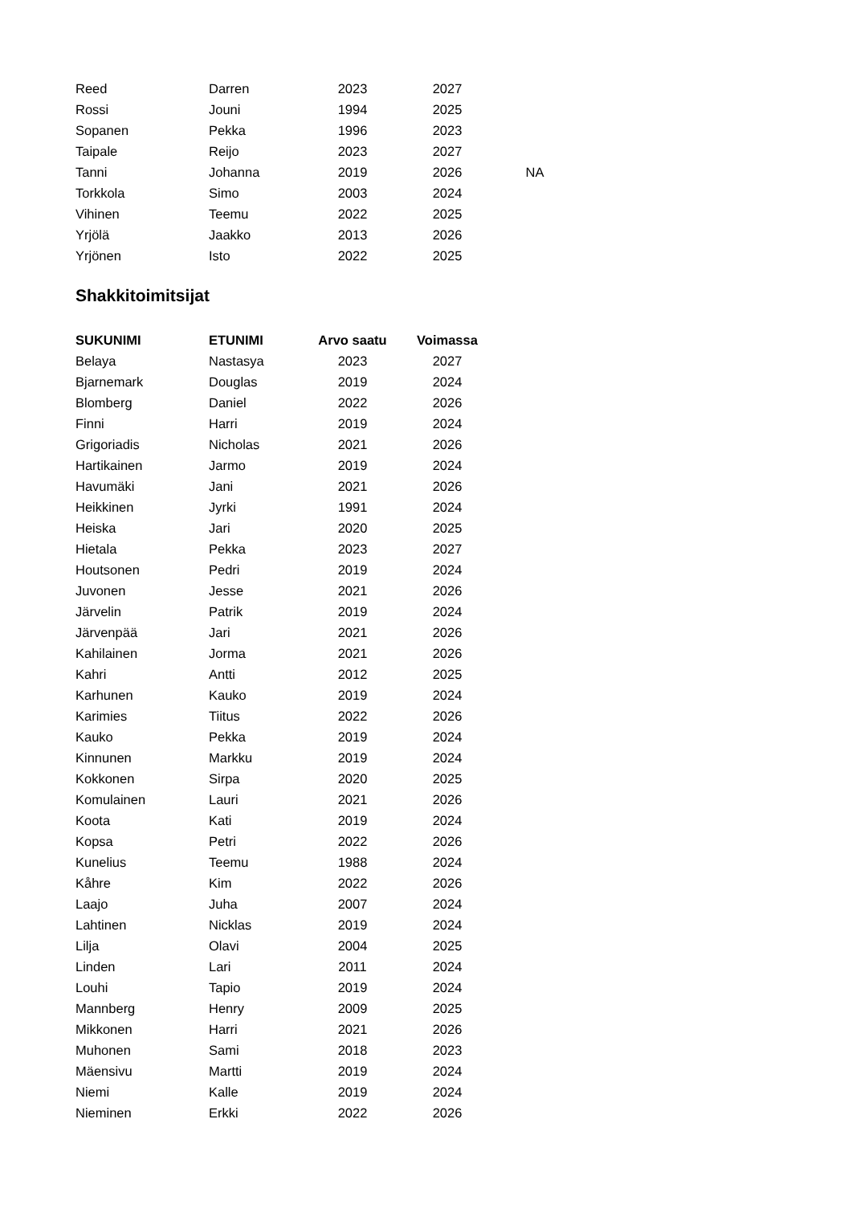| Reed | Darren | 2023 | 2027 | |
| Rossi | Jouni | 1994 | 2025 | |
| Sopanen | Pekka | 1996 | 2023 | |
| Taipale | Reijo | 2023 | 2027 | |
| Tanni | Johanna | 2019 | 2026 | NA |
| Torkkola | Simo | 2003 | 2024 | |
| Vihinen | Teemu | 2022 | 2025 | |
| Yrjölä | Jaakko | 2013 | 2026 | |
| Yrjönen | Isto | 2022 | 2025 | |
Shakkitoimitsijat
| SUKUNIMI | ETUNIMI | Arvo saatu | Voimassa |
| --- | --- | --- | --- |
| Belaya | Nastasya | 2023 | 2027 |
| Bjarnemark | Douglas | 2019 | 2024 |
| Blomberg | Daniel | 2022 | 2026 |
| Finni | Harri | 2019 | 2024 |
| Grigoriadis | Nicholas | 2021 | 2026 |
| Hartikainen | Jarmo | 2019 | 2024 |
| Havumäki | Jani | 2021 | 2026 |
| Heikkinen | Jyrki | 1991 | 2024 |
| Heiska | Jari | 2020 | 2025 |
| Hietala | Pekka | 2023 | 2027 |
| Houtsonen | Pedri | 2019 | 2024 |
| Juvonen | Jesse | 2021 | 2026 |
| Järvelin | Patrik | 2019 | 2024 |
| Järvenpää | Jari | 2021 | 2026 |
| Kahilainen | Jorma | 2021 | 2026 |
| Kahri | Antti | 2012 | 2025 |
| Karhunen | Kauko | 2019 | 2024 |
| Karimies | Tiitus | 2022 | 2026 |
| Kauko | Pekka | 2019 | 2024 |
| Kinnunen | Markku | 2019 | 2024 |
| Kokkonen | Sirpa | 2020 | 2025 |
| Komulainen | Lauri | 2021 | 2026 |
| Koota | Kati | 2019 | 2024 |
| Kopsa | Petri | 2022 | 2026 |
| Kunelius | Teemu | 1988 | 2024 |
| Kåhre | Kim | 2022 | 2026 |
| Laajo | Juha | 2007 | 2024 |
| Lahtinen | Nicklas | 2019 | 2024 |
| Lilja | Olavi | 2004 | 2025 |
| Linden | Lari | 2011 | 2024 |
| Louhi | Tapio | 2019 | 2024 |
| Mannberg | Henry | 2009 | 2025 |
| Mikkonen | Harri | 2021 | 2026 |
| Muhonen | Sami | 2018 | 2023 |
| Mäensivu | Martti | 2019 | 2024 |
| Niemi | Kalle | 2019 | 2024 |
| Nieminen | Erkki | 2022 | 2026 |